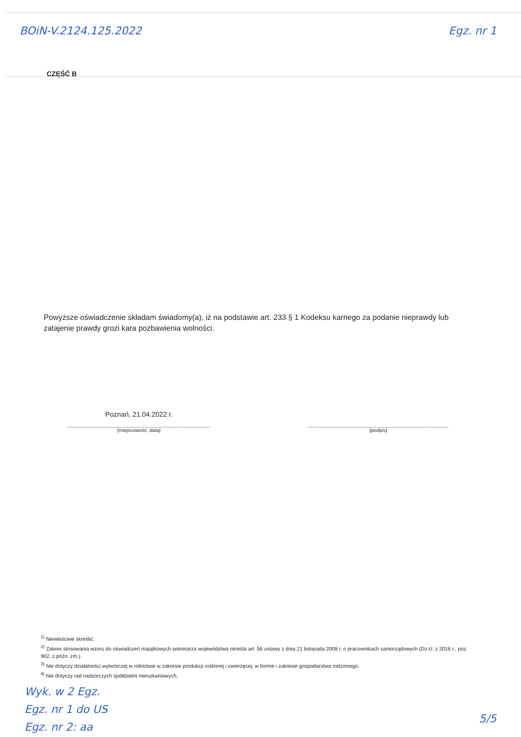BOiN-V.2124.125.2022 Egz. nr 1
CZĘŚĆ B
Powyższe oświadczenie składam świadomy(a), iż na podstawie art. 233 § 1 Kodeksu karnego za podanie nieprawdy lub zatajenie prawdy grozi kara pozbawienia wolności.
Poznań, 21.04.2022 r.
(miejscowość, data)
(podpis)
<sup>1)</sup> Niewłaściwe skreślić.
<sup>2)</sup> Zakres stosowania wzoru do oświadczeń majątkowych sekretarza województwa określa art. 56 ustawy z dnia 21 listopada 2008 r. o pracownikach samorządowych (Dz.U. z 2016 r., poz. 902, z późn. zm.).
<sup>3)</sup> Nie dotyczy działalności wytwórczej w rolnictwie w zakresie produkcji roślinnej i zwierzęcej, w formie i zakresie gospodarstwa rodzinnego.
<sup>4)</sup> Nie dotyczy rad nadzorczych spółdzielni mieszkaniowych.
Wyk. w 2 Egz.
Egz. nr 1 do US
Egz. nr 2: aa
5/5